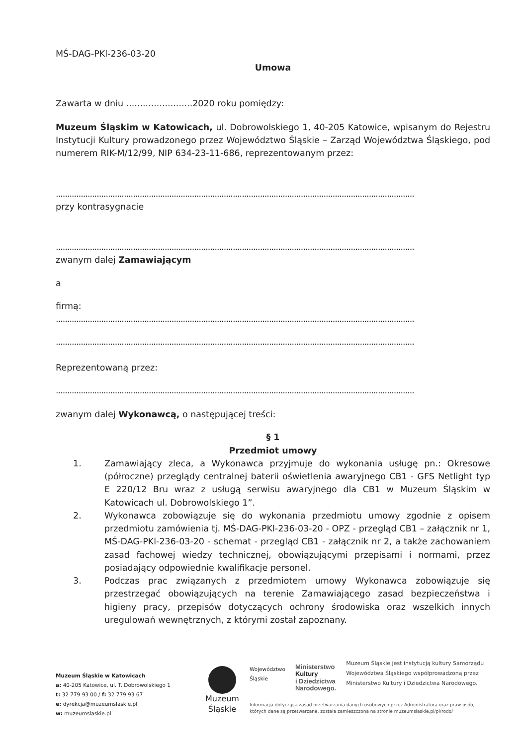MŚ-DAG-PKl-236-03-20
Umowa
Zawarta w dniu ........................2020 roku pomiędzy:
Muzeum Śląskim w Katowicach, ul. Dobrowolskiego 1, 40-205 Katowice, wpisanym do Rejestru Instytucji Kultury prowadzonego przez Województwo Śląskie – Zarząd Województwa Śląskiego, pod numerem RIK-M/12/99, NIP 634-23-11-686, reprezentowanym przez:
..............................................................................................................................................................
przy kontrasygnacie
..............................................................................................................................................................
zwanym dalej Zamawiającym
a
firmą:
..............................................................................................................................................................
..............................................................................................................................................................
Reprezentowaną przez:
..............................................................................................................................................................
zwanym dalej Wykonawcą, o następującej treści:
§ 1
Przedmiot umowy
1. Zamawiający zleca, a Wykonawca przyjmuje do wykonania usługę pn.: Okresowe (półroczne) przeglądy centralnej baterii oświetlenia awaryjnego CB1 - GFS Netlight typ E 220/12 Bru wraz z usługą serwisu awaryjnego dla CB1 w Muzeum Śląskim w Katowicach ul. Dobrowolskiego 1”.
2. Wykonawca zobowiązuje się do wykonania przedmiotu umowy zgodnie z opisem przedmiotu zamówienia tj. MŚ-DAG-PKl-236-03-20 - OPZ - przegląd CB1 – załącznik nr 1, MŚ-DAG-PKl-236-03-20 - schemat - przegląd CB1 - załącznik nr 2, a także zachowaniem zasad fachowej wiedzy technicznej, obowiązującymi przepisami i normami, przez posiadający odpowiednie kwalifikacje personel.
3. Podczas prac związanych z przedmiotem umowy Wykonawca zobowiązuje się przestrzegać obowiązujących na terenie Zamawiającego zasad bezpieczeństwa i higieny pracy, przepisów dotyczących ochrony środowiska oraz wszelkich innych uregulowań wewnętrznych, z którymi został zapoznany.
Muzeum Śląskie w Katowicach
a: 40-205 Katowice, ul. T. Dobrowolskiego 1
t: 32 779 93 00 / f: 32 779 93 67
e: dyrekcja@muzeumslaskie.pl
w: muzeumslaskie.pl
Muzeum
Śląskie
Województwo
Śląskie Ministerstwo
Kultury
i Dziedzictwa
Narodowego. Muzeum Śląskie jest instytucją kultury Samorządu Województwa Śląskiego współprowadzoną przez Ministerstwo Kultury i Dziedzictwa Narodowego.
Informacja dotycząca zasad przetwarzania danych osobowych przez Administratora oraz praw osób, których dane są przetwarzane, została zamieszczona na stronie muzeumslaskie.pl/pl/rodo/